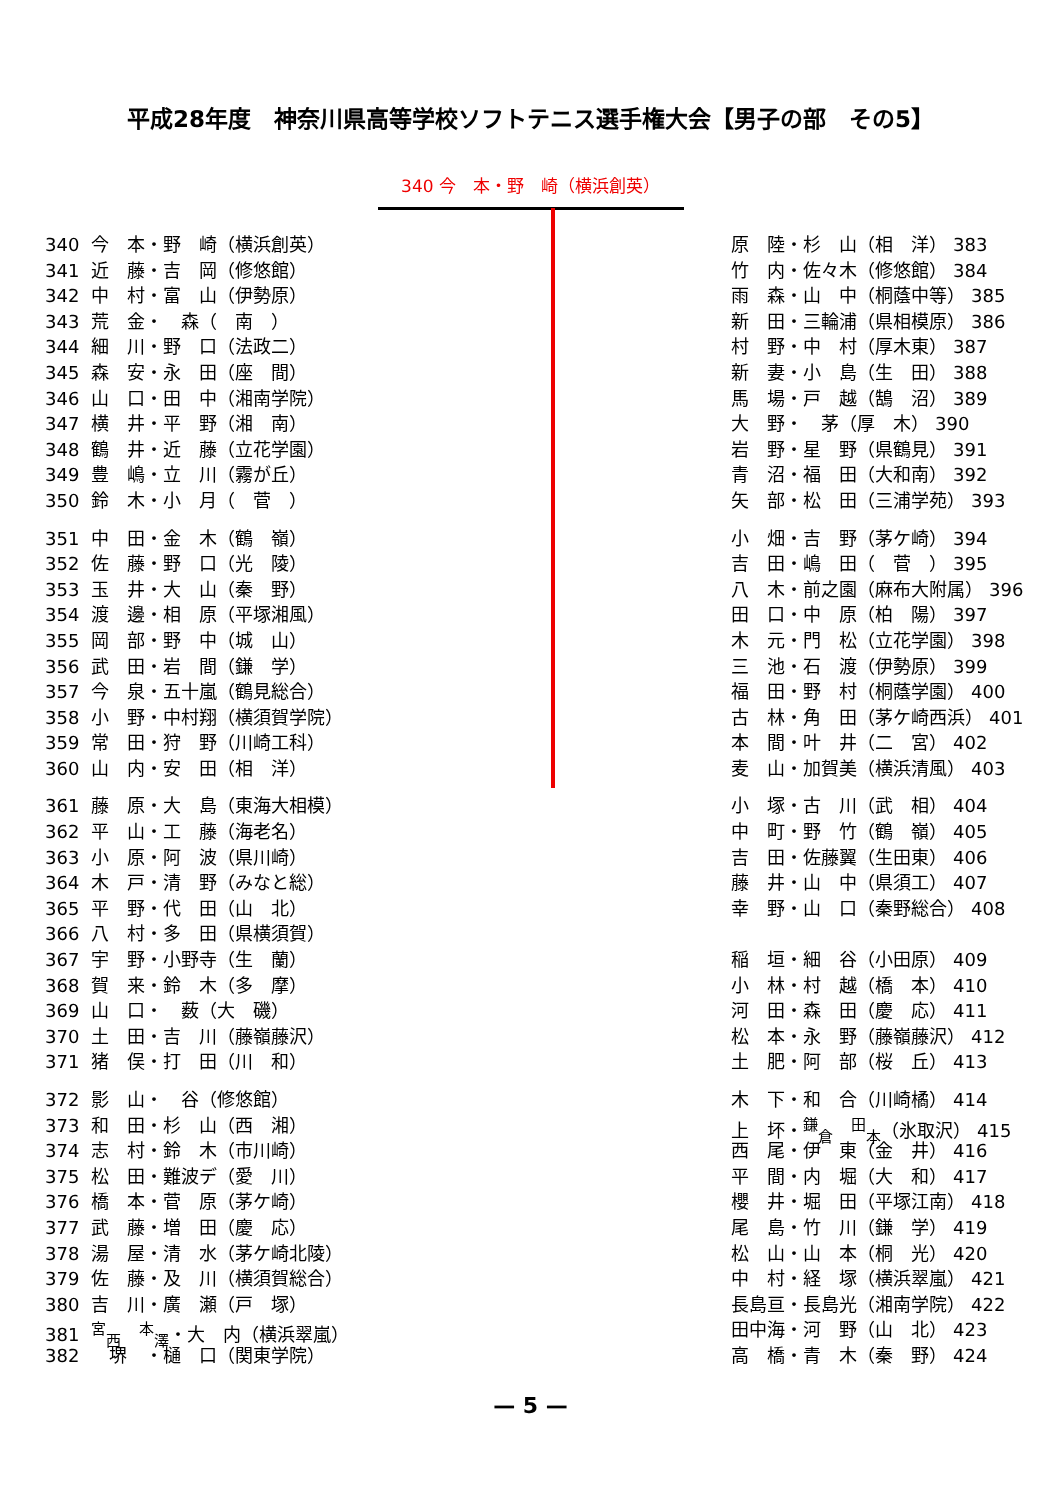平成28年度　神奈川県高等学校ソフトテニス選手権大会【男子の部　その5】
340 今　本・野　崎（横浜創英）
340 今　本・野　崎（横浜創英）
341 近　藤・吉　岡（修悠館）
342 中　村・富　山（伊勢原）
343 荒　金・　森（　南　）
344 細　川・野　口（法政二）
345 森　安・永　田（座　間）
346 山　口・田　中（湘南学院）
347 横　井・平　野（湘　南）
348 鶴　井・近　藤（立花学園）
349 豊　嶋・立　川（霧が丘）
350 鈴　木・小　月（　菅　）
351 中　田・金　木（鶴　嶺）
352 佐　藤・野　口（光　陵）
353 玉　井・大　山（秦　野）
354 渡　邊・相　原（平塚湘風）
355 岡　部・野　中（城　山）
356 武　田・岩　間（鎌　学）
357 今　泉・五十嵐（鶴見総合）
358 小　野・中村翔（横須賀学院）
359 常　田・狩　野（川崎工科）
360 山　内・安　田（相　洋）
361 藤　原・大　島（東海大相模）
362 平　山・工　藤（海老名）
363 小　原・阿　波（県川崎）
364 木　戸・清　野（みなと総）
365 平　野・代　田（山　北）
366 八　村・多　田（県横須賀）
367 宇　野・小野寺（生　蘭）
368 賀　来・鈴　木（多　摩）
369 山　口・　薮（大　磯）
370 土　田・吉　川（藤嶺藤沢）
371 猪　俣・打　田（川　和）
372 影　山・　谷（修悠館）
373 和　田・杉　山（西　湘）
374 志　村・鈴　木（市川崎）
375 松　田・難波デ（愛　川）
376 橋　本・菅　原（茅ケ崎）
377 武　藤・増　田（慶　応）
378 湯　屋・清　水（茅ケ崎北陵）
379 佐　藤・及　川（横須賀総合）
380 吉　川・廣　瀬（戸　塚）
381<sup>宮</sup><sub>西</sub>　<sup>本</sup><sub>澤</sub>・大　内（横浜翠嵐）
382　堺　・樋　口（関東学院）
原　陸・杉　山（相　洋） 383
竹　内・佐々木（修悠館） 384
雨　森・山　中（桐蔭中等） 385
新　田・三輪浦（県相模原） 386
村　野・中　村（厚木東） 387
新　妻・小　島（生　田） 388
馬　場・戸　越（鵠　沼） 389
大　野・　茅（厚　木） 390
岩　野・星　野（県鶴見） 391
青　沼・福　田（大和南） 392
矢　部・松　田（三浦学苑） 393
小　畑・吉　野（茅ケ崎） 394
吉　田・嶋　田（　菅　） 395
八　木・前之園（麻布大附属） 396
田　口・中　原（柏　陽） 397
木　元・門　松（立花学園） 398
三　池・石　渡（伊勢原） 399
福　田・野　村（桐蔭学園） 400
古　林・角　田（茅ケ崎西浜） 401
本　間・叶　井（二　宮） 402
麦　山・加賀美（横浜清風） 403
小　塚・古　川（武　相） 404
中　町・野　竹（鶴　嶺） 405
吉　田・佐藤翼（生田東） 406
藤　井・山　中（県須工） 407
幸　野・山　口（秦野総合） 408
稲　垣・細　谷（小田原） 409
小　林・村　越（橋　本） 410
河　田・森　田（慶　応） 411
松　本・永　野（藤嶺藤沢） 412
土　肥・阿　部（桜　丘） 413
木　下・和　合（川崎橘） 414
上　坏・<sup>鎌</sup><sub>倉</sub>　<sup>田</sup><sub>本</sub>（氷取沢） 415
西　尾・伊　東（金　井） 416
平　間・内　堀（大　和） 417
櫻　井・堀　田（平塚江南） 418
尾　島・竹　川（鎌　学） 419
松　山・山　本（桐　光） 420
中　村・経　塚（横浜翠嵐） 421
長島亘・長島光（湘南学院） 422
田中海・河　野（山　北） 423
高　橋・青　木（秦　野） 424
— 5 —